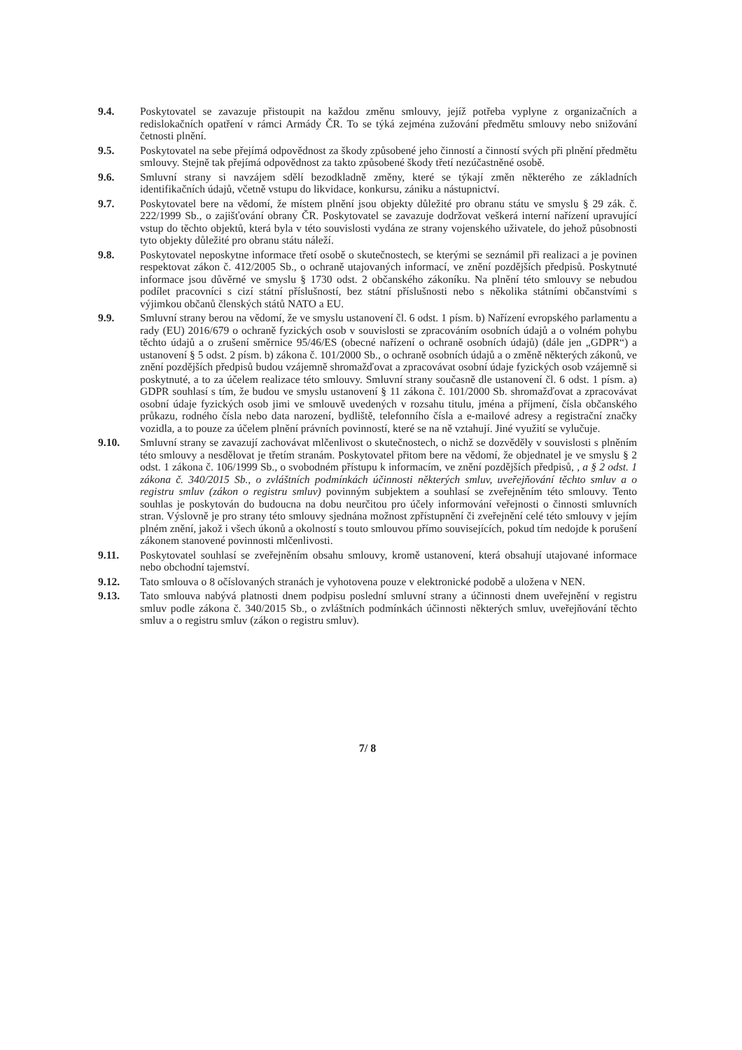9.4. Poskytovatel se zavazuje přistoupit na každou změnu smlouvy, jejíž potřeba vyplyne z organizačních a redislokačních opatření v rámci Armády ČR. To se týká zejména zužování předmětu smlouvy nebo snižování četnosti plnění.
9.5. Poskytovatel na sebe přejímá odpovědnost za škody způsobené jeho činností a činností svých při plnění předmětu smlouvy. Stejně tak přejímá odpovědnost za takto způsobené škody třetí nezúčastněné osobě.
9.6. Smluvní strany si navzájem sdělí bezodkladně změny, které se týkají změn některého ze základních identifikačních údajů, včetně vstupu do likvidace, konkursu, zániku a nástupnictví.
9.7. Poskytovatel bere na vědomí, že místem plnění jsou objekty důležité pro obranu státu ve smyslu § 29 zák. č. 222/1999 Sb., o zajišťování obrany ČR. Poskytovatel se zavazuje dodržovat veškerá interní nařízení upravující vstup do těchto objektů, která byla v této souvislosti vydána ze strany vojenského uživatele, do jehož působnosti tyto objekty důležité pro obranu státu náleží.
9.8. Poskytovatel neposkytne informace třetí osobě o skutečnostech, se kterými se seznámil při realizaci a je povinen respektovat zákon č. 412/2005 Sb., o ochraně utajovaných informací, ve znění pozdějších předpisů. Poskytnuté informace jsou důvěrné ve smyslu § 1730 odst. 2 občanského zákoníku. Na plnění této smlouvy se nebudou podílet pracovníci s cizí státní příslušností, bez státní příslušnosti nebo s několika státními občanstvími s výjimkou občanů členských států NATO a EU.
9.9. Smluvní strany berou na vědomí, že ve smyslu ustanovení čl. 6 odst. 1 písm. b) Nařízení evropského parlamentu a rady (EU) 2016/679 o ochraně fyzických osob v souvislosti se zpracováním osobních údajů a o volném pohybu těchto údajů a o zrušení směrnice 95/46/ES (obecné nařízení o ochraně osobních údajů) (dále jen „GDPR“) a ustanovení § 5 odst. 2 písm. b) zákona č. 101/2000 Sb., o ochraně osobních údajů a o změně některých zákonů, ve znění pozdějších předpisů budou vzájemně shromažďovat a zpracovávat osobní údaje fyzických osob vzájemně si poskytnuté, a to za účelem realizace této smlouvy. Smluvní strany současně dle ustanovení čl. 6 odst. 1 písm. a) GDPR souhlasí s tím, že budou ve smyslu ustanovení § 11 zákona č. 101/2000 Sb. shromažďovat a zpracovávat osobní údaje fyzických osob jimi ve smlouvě uvedených v rozsahu titulu, jména a příjmení, čísla občanského průkazu, rodného čísla nebo data narození, bydliště, telefonního čísla a e-mailové adresy a registrační značky vozidla, a to pouze za účelem plnění právních povinností, které se na ně vztahují. Jiné využití se vylučuje.
9.10. Smluvní strany se zavazují zachovávat mlčenlivost o skutečnostech, o nichž se dozvěděly v souvislosti s plněním této smlouvy a nesdělovat je třetím stranám. Poskytovatel přitom bere na vědomí, že objednatel je ve smyslu § 2 odst. 1 zákona č. 106/1999 Sb., o svobodném přístupu k informacím, ve znění pozdějších předpisů, , a § 2 odst. 1 zákona č. 340/2015 Sb., o zvláštních podmínkách účinnosti některých smluv, uveřejňování těchto smluv a o registru smluv (zákon o registru smluv) povinným subjektem a souhlasí se zveřejněním této smlouvy. Tento souhlas je poskytován do budoucna na dobu neurčitou pro účely informování veřejnosti o činnosti smluvních stran. Výslovně je pro strany této smlouvy sjednána možnost zpřístupnění či zveřejnění celé této smlouvy v jejím plném znění, jakož i všech úkonů a okolností s touto smlouvou přímo souvisejících, pokud tím nedojde k porušení zákonem stanovené povinnosti mlčenlivosti.
9.11. Poskytovatel souhlasí se zveřejněním obsahu smlouvy, kromě ustanovení, která obsahují utajované informace nebo obchodní tajemství.
9.12. Tato smlouva o 8 očíslovaných stranách je vyhotovena pouze v elektronické podobě a uložena v NEN.
9.13. Tato smlouva nabývá platnosti dnem podpisu poslední smluvní strany a účinnosti dnem uveřejnění v registru smluv podle zákona č. 340/2015 Sb., o zvláštních podmínkách účinnosti některých smluv, uveřejňování těchto smluv a o registru smluv (zákon o registru smluv).
7/ 8